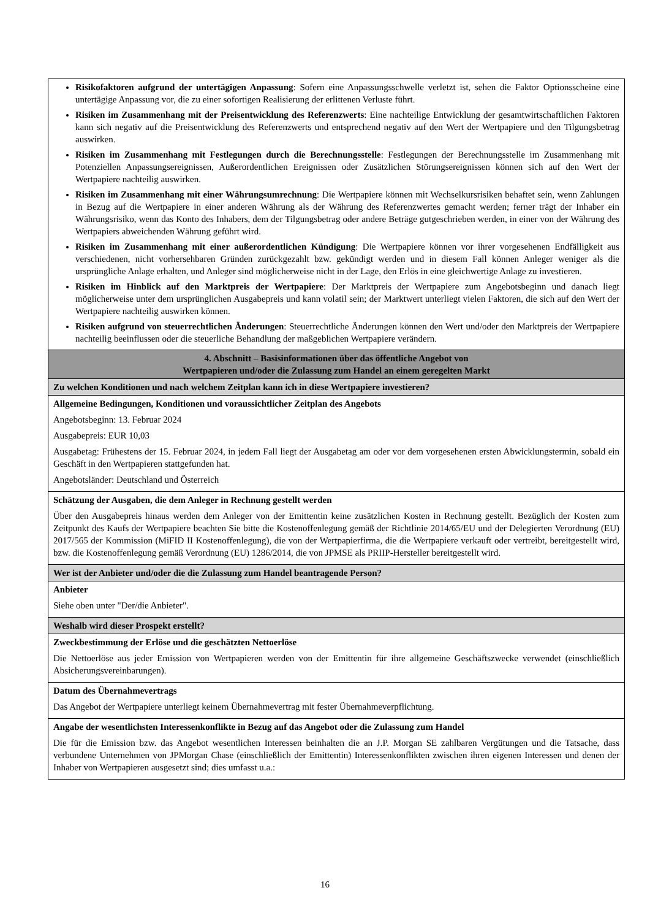| Risikofaktoren aufgrund der untertägigen Anpassung : Sofern eine Anpassungsschwelle verletzt ist, sehen die Faktor Optionsscheine eine untertägige Anpassung vor, die zu einer sofortigen Realisierung der erlittenen Verluste führt. Risiken im Zusammenhang mit der Preisentwicklung des Referenzwerts : Eine nachteilige Entwicklung der gesamtwirtschaftlichen Faktoren kann sich negativ auf die Preisentwicklung des Referenzwerts und entsprechend negativ auf den Wert der Wertpapiere und den Tilgungsbetrag auswirken. Risiken im Zusammenhang mit Festlegungen durch die Berechnungsstelle : Festlegungen der Berechnungsstelle im Zusammenhang mit Potenziellen Anpassungsereignissen, Außerordentlichen Ereignissen oder Zusätzlichen Störungsereignissen können sich auf den Wert der Wertpapiere nachteilig auswirken. Risiken im Zusammenhang mit einer Währungsumrechnung : Die Wertpapiere können mit Wechselkursrisiken behaftet sein, wenn Zahlungen in Bezug auf die Wertpapiere in einer anderen Währung als der Währung des Referenzwertes gemacht werden; ferner trägt der Inhaber ein Währungsrisiko, wenn das Konto des Inhabers, dem der Tilgungsbetrag oder andere Beträge gutgeschrieben werden, in einer von der Währung des Wertpapiers abweichenden Währung geführt wird. Risiken im Zusammenhang mit einer außerordentlichen Kündigung : Die Wertpapiere können vor ihrer vorgesehenen Endfälligkeit aus verschiedenen, nicht vorhersehbaren Gründen zurückgezahlt bzw. gekündigt werden und in diesem Fall können Anleger weniger als die ursprüngliche Anlage erhalten, und Anleger sind möglicherweise nicht in der Lage, den Erlös in eine gleichwertige Anlage zu investieren. Risiken im Hinblick auf den Marktpreis der Wertpapiere : Der Marktpreis der Wertpapiere zum Angebotsbeginn und danach liegt möglicherweise unter dem ursprünglichen Ausgabepreis und kann volatil sein; der Marktwert unterliegt vielen Faktoren, die sich auf den Wert der Wertpapiere nachteilig auswirken können. Risiken aufgrund von steuerrechtlichen Änderungen : Steuerrechtliche Änderungen können den Wert und/oder den Marktpreis der Wertpapiere nachteilig beeinflussen oder die steuerliche Behandlung der maßgeblichen Wertpapiere verändern. |
| 4. Abschnitt – Basisinformationen über das öffentliche Angebot von Wertpapieren und/oder die Zulassung zum Handel an einem geregelten Markt |
| Zu welchen Konditionen und nach welchem Zeitplan kann ich in diese Wertpapiere investieren? |
| Allgemeine Bedingungen, Konditionen und voraussichtlicher Zeitplan des Angebots Angebotsbeginn: 13. Februar 2024 Ausgabepreis: EUR 10,03 Ausgabetag: Frühestens der 15. Februar 2024, in jedem Fall liegt der Ausgabetag am oder vor dem vorgesehenen ersten Abwicklungstermin, sobald ein Geschäft in den Wertpapieren stattgefunden hat. Angebotsländer: Deutschland und Österreich |
| Schätzung der Ausgaben, die dem Anleger in Rechnung gestellt werden Über den Ausgabepreis hinaus werden dem Anleger von der Emittentin keine zusätzlichen Kosten in Rechnung gestellt. Bezüglich der Kosten zum Zeitpunkt des Kaufs der Wertpapiere beachten Sie bitte die Kostenoffenlegung gemäß der Richtlinie 2014/65/EU und der Delegierten Verordnung (EU) 2017/565 der Kommission (MiFID II Kostenoffenlegung), die von der Wertpapierfirma, die die Wertpapiere verkauft oder vertreibt, bereitgestellt wird, bzw. die Kostenoffenlegung gemäß Verordnung (EU) 1286/2014, die von JPMSE als PRIIP-Hersteller bereitgestellt wird. |
| Wer ist der Anbieter und/oder die die Zulassung zum Handel beantragende Person? |
| Anbieter Siehe oben unter "Der/die Anbieter". |
| Weshalb wird dieser Prospekt erstellt? |
| Zweckbestimmung der Erlöse und die geschätzten Nettoerlöse Die Nettoerlöse aus jeder Emission von Wertpapieren werden von der Emittentin für ihre allgemeine Geschäftszwecke verwendet (einschließlich Absicherungsvereinbarungen). |
| Datum des Übernahmevertrags Das Angebot der Wertpapiere unterliegt keinem Übernahmevertrag mit fester Übernahmeverpflichtung. |
| Angabe der wesentlichsten Interessenkonflikte in Bezug auf das Angebot oder die Zulassung zum Handel Die für die Emission bzw. das Angebot wesentlichen Interessen beinhalten die an J.P. Morgan SE zahlbaren Vergütungen und die Tatsache, dass verbundene Unternehmen von JPMorgan Chase (einschließlich der Emittentin) Interessenkonflikten zwischen ihren eigenen Interessen und denen der Inhaber von Wertpapieren ausgesetzt sind; dies umfasst u.a.: |
16